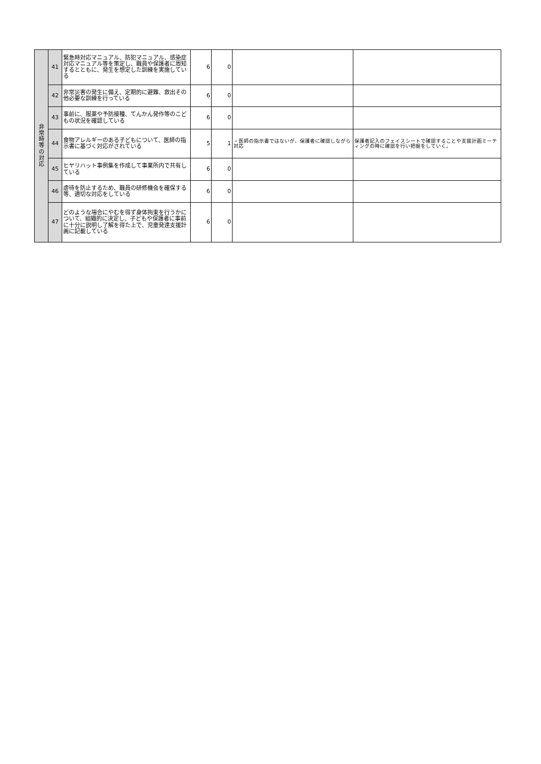| 非 常 時 等 の 対 応 | 41 | 緊急時対応マニュアル、防犯マニュアル、感染症対応マニュアル等を策定し、職員や保護者に周知するとともに、発生を想定した訓練を実施している | 6 | 0 | | |
| | 42 | 非常災害の発生に備え、定期的に避難、救出その他必要な訓練を行っている | 6 | 0 | | |
| | 43 | 事前に、服薬や予防接種、てんかん発作等のこどもの状況を確認している | 6 | 0 | | |
| | 44 | 食物アレルギーのある子どもについて、医師の指示書に基づく対応がされている | 5 | 1 | ・医師の指示書ではないが、保護者に確認しながら対応 | 保護者記入のフェイスシートで確認することや支援計画ミーティングの時に確認を行い把握をしていく。 |
| | 45 | ヒヤリハット事例集を作成して事業所内で共有している | 6 | 0 | | |
| | 46 | 虐待を防止するため、職員の研修機会を確保する等、適切な対応をしている | 6 | 0 | | |
| | 47 | どのような場合にやむを得ず身体拘束を行うかについて、組織的に決定し、子どもや保護者に事前に十分に説明し了解を得た上で、児童発達支援計画に記載している | 6 | 0 | | |